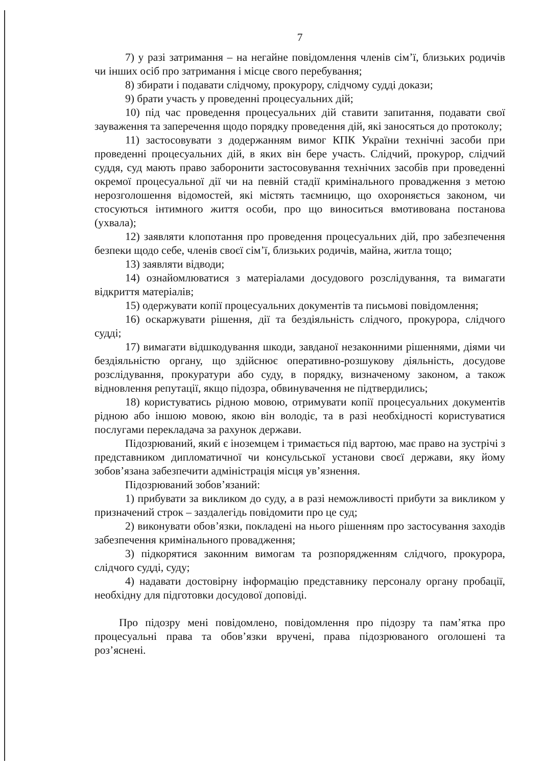7
7) у разі затримання – на негайне повідомлення членів сім’ї, близьких родичів чи інших осіб про затримання і місце свого перебування;
8) збирати і подавати слідчому, прокурору, слідчому судді докази;
9) брати участь у проведенні процесуальних дій;
10) під час проведення процесуальних дій ставити запитання, подавати свої зауваження та заперечення щодо порядку проведення дій, які заносяться до протоколу;
11) застосовувати з додержанням вимог КПК України технічні засоби при проведенні процесуальних дій, в яких він бере участь. Слідчий, прокурор, слідчий суддя, суд мають право заборонити застосовування технічних засобів при проведенні окремої процесуальної дії чи на певній стадії кримінального провадження з метою нерозголошення відомостей, які містять таємницю, що охороняється законом, чи стосуються інтимного життя особи, про що виноситься вмотивована постанова (ухвала);
12) заявляти клопотання про проведення процесуальних дій, про забезпечення безпеки щодо себе, членів своєї сім’ї, близьких родичів, майна, житла тощо;
13) заявляти відводи;
14) ознайомлюватися з матеріалами досудового розслідування, та вимагати відкриття матеріалів;
15) одержувати копії процесуальних документів та письмові повідомлення;
16) оскаржувати рішення, дії та бездіяльність слідчого, прокурора, слідчого судді;
17) вимагати відшкодування шкоди, завданої незаконними рішеннями, діями чи бездіяльністю органу, що здійснює оперативно-розшукову діяльність, досудове розслідування, прокуратури або суду, в порядку, визначеному законом, а також відновлення репутації, якщо підозра, обвинувачення не підтвердились;
18) користуватись рідною мовою, отримувати копії процесуальних документів рідною або іншою мовою, якою він володіє, та в разі необхідності користуватися послугами перекладача за рахунок держави.
Підозрюваний, який є іноземцем і тримається під вартою, має право на зустрічі з представником дипломатичної чи консульської установи своєї держави, яку йому зобов’язана забезпечити адміністрація місця ув’язнення.
Підозрюваний зобов’язаний:
1) прибувати за викликом до суду, а в разі неможливості прибути за викликом у призначений строк – заздалегідь повідомити про це суд;
2) виконувати обов’язки, покладені на нього рішенням про застосування заходів забезпечення кримінального провадження;
3) підкорятися законним вимогам та розпорядженням слідчого, прокурора, слідчого судді, суду;
4) надавати достовірну інформацію представнику персоналу органу пробації, необхідну для підготовки досудової доповіді.
Про підозру мені повідомлено, повідомлення про підозру та пам’ятка про процесуальні права та обов’язки вручені, права підозрюваного оголошені та роз’яснені.